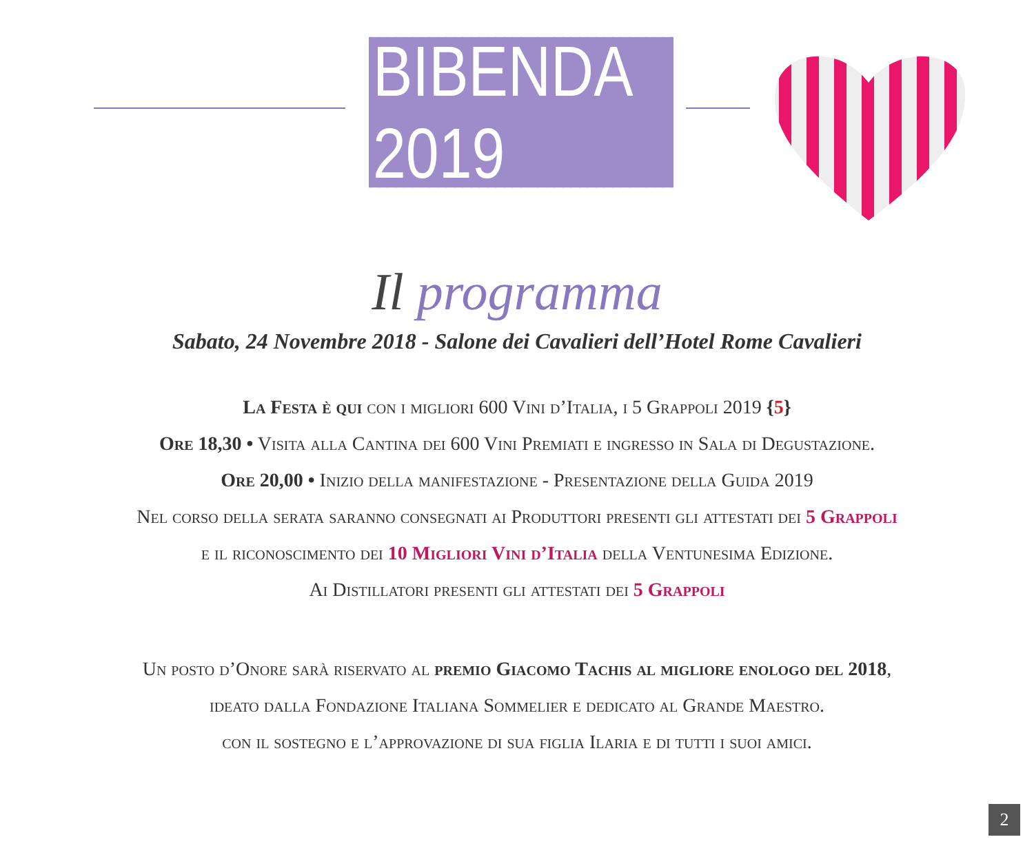BIBENDA 2019
Il programma
Sabato, 24 Novembre 2018 - Salone dei Cavalieri dell’Hotel Rome Cavalieri
La Festa è qui con i migliori 600 Vini d’Italia, i 5 Grappoli 2019 {5}
Ore 18,30 • Visita alla Cantina dei 600 Vini Premiati e ingresso in Sala di Degustazione.
Ore 20,00 • Inizio della manifestazione - Presentazione della Guida 2019
Nel corso della serata saranno consegnati ai Produttori presenti gli attestati dei 5 Grappoli
e il riconoscimento dei 10 Migliori Vini d’Italia della Ventunesima Edizione.
Ai Distillatori presenti gli attestati dei 5 Grappoli
Un posto d’Onore sarà riservato al premio Giacomo Tachis al migliore enologo del 2018,
ideato dalla Fondazione Italiana Sommelier e dedicato al Grande Maestro.
con il sostegno e l’approvazione di sua figlia Ilaria e di tutti i suoi amici.
2